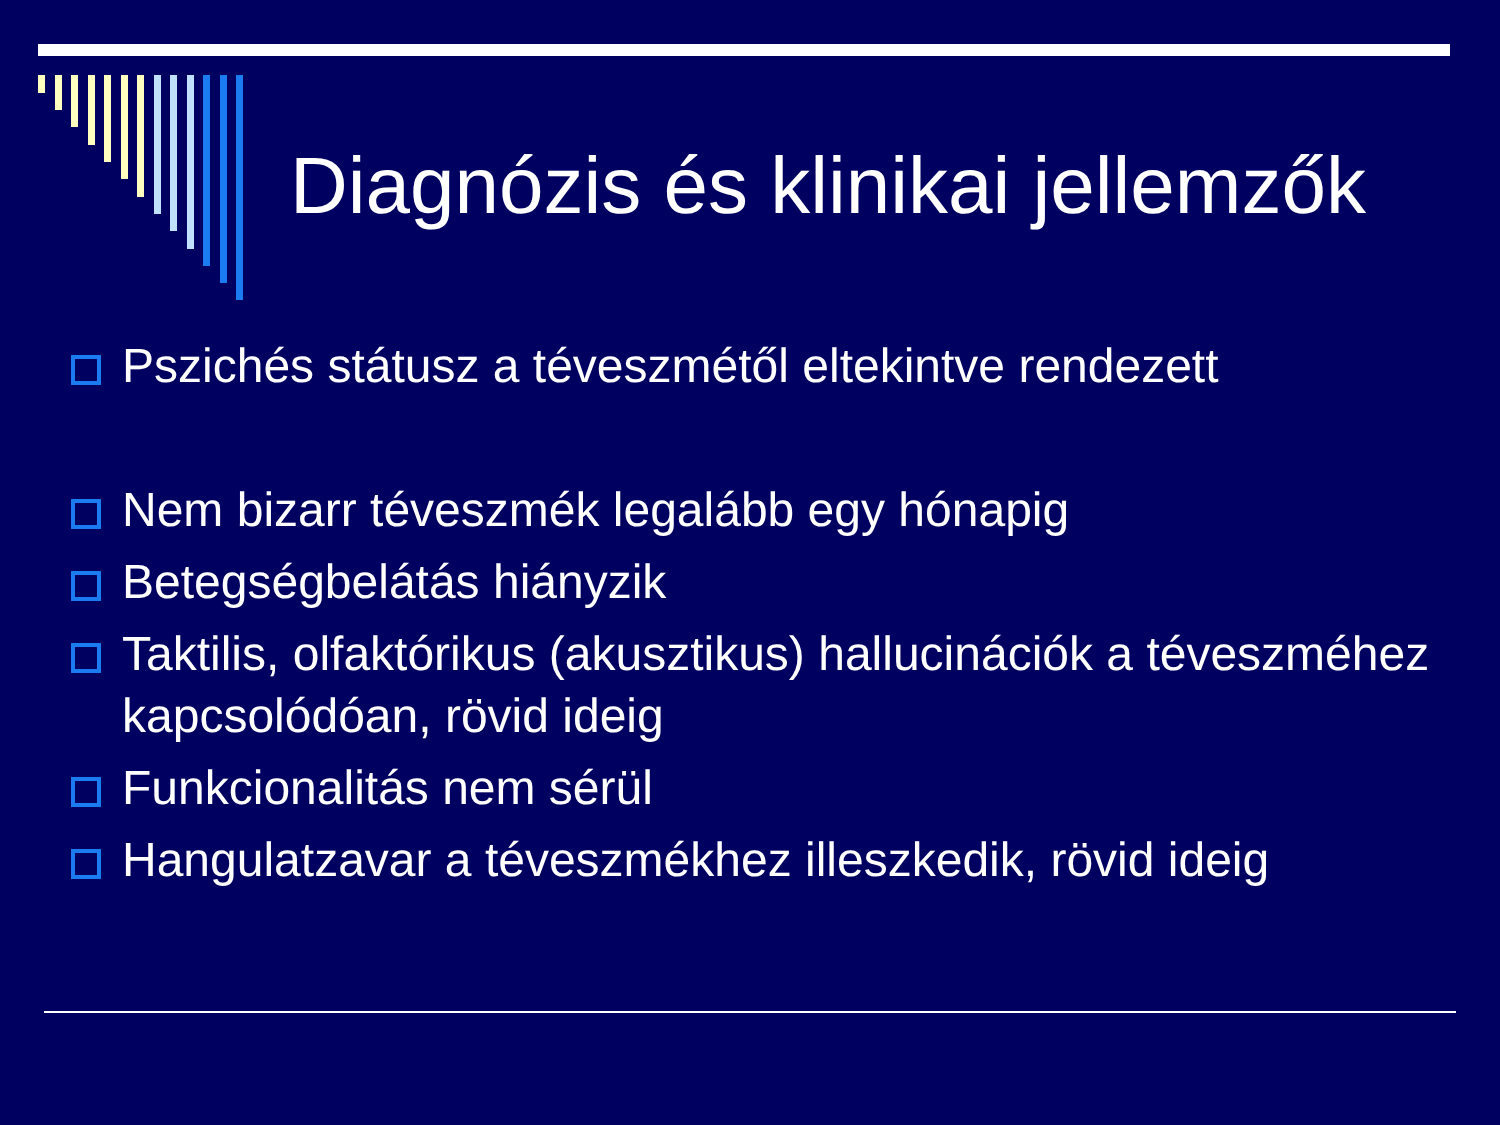Diagnózis és klinikai jellemzők
Pszichés státusz a téveszmétől eltekintve rendezett
Nem bizarr téveszmék legalább egy hónapig
Betegségbelátás hiányzik
Taktilis, olfaktórikus (akusztikus) hallucinációk a téveszméhez kapcsolódóan, rövid ideig
Funkcionalitás nem sérül
Hangulatzavar a téveszmékhez illeszkedik, rövid ideig